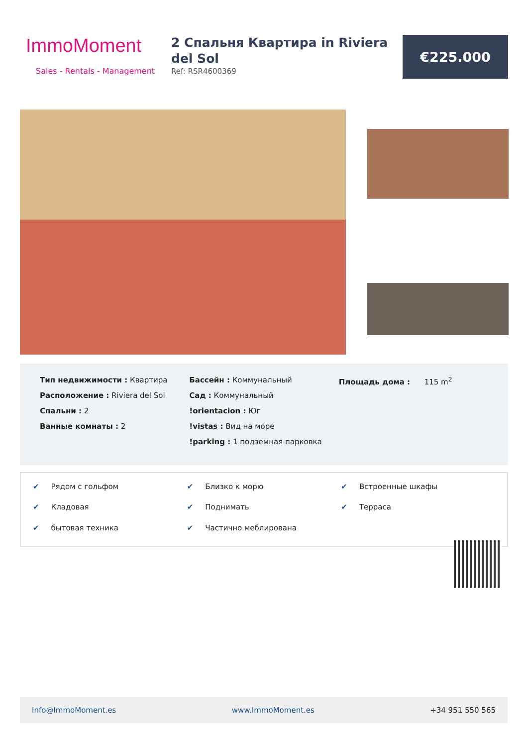ImmoMoment
Sales - Rentals - Management
2 Спальня Квартира in Riviera del Sol
Ref: RSR4600369
€225.000
Тип недвижимости : Квартира
Расположение : Riviera del Sol
Спальни : 2
Ванные комнаты : 2
Бассейн : Коммунальный
Сад : Коммунальный
!orientacion : Юг
!vistas : Вид на море
!parking : 1 подземная парковка
Площадь дома : 115 m<sup>2</sup>
✔ Рядом с гольфом
✔ Близко к морю
✔ Встроенные шкафы
✔ Кладовая
✔ Поднимать
✔ Терраса
✔ бытовая техника
✔ Частично меблирована
Info@ImmoMoment.es www.ImmoMoment.es +34 951 550 565